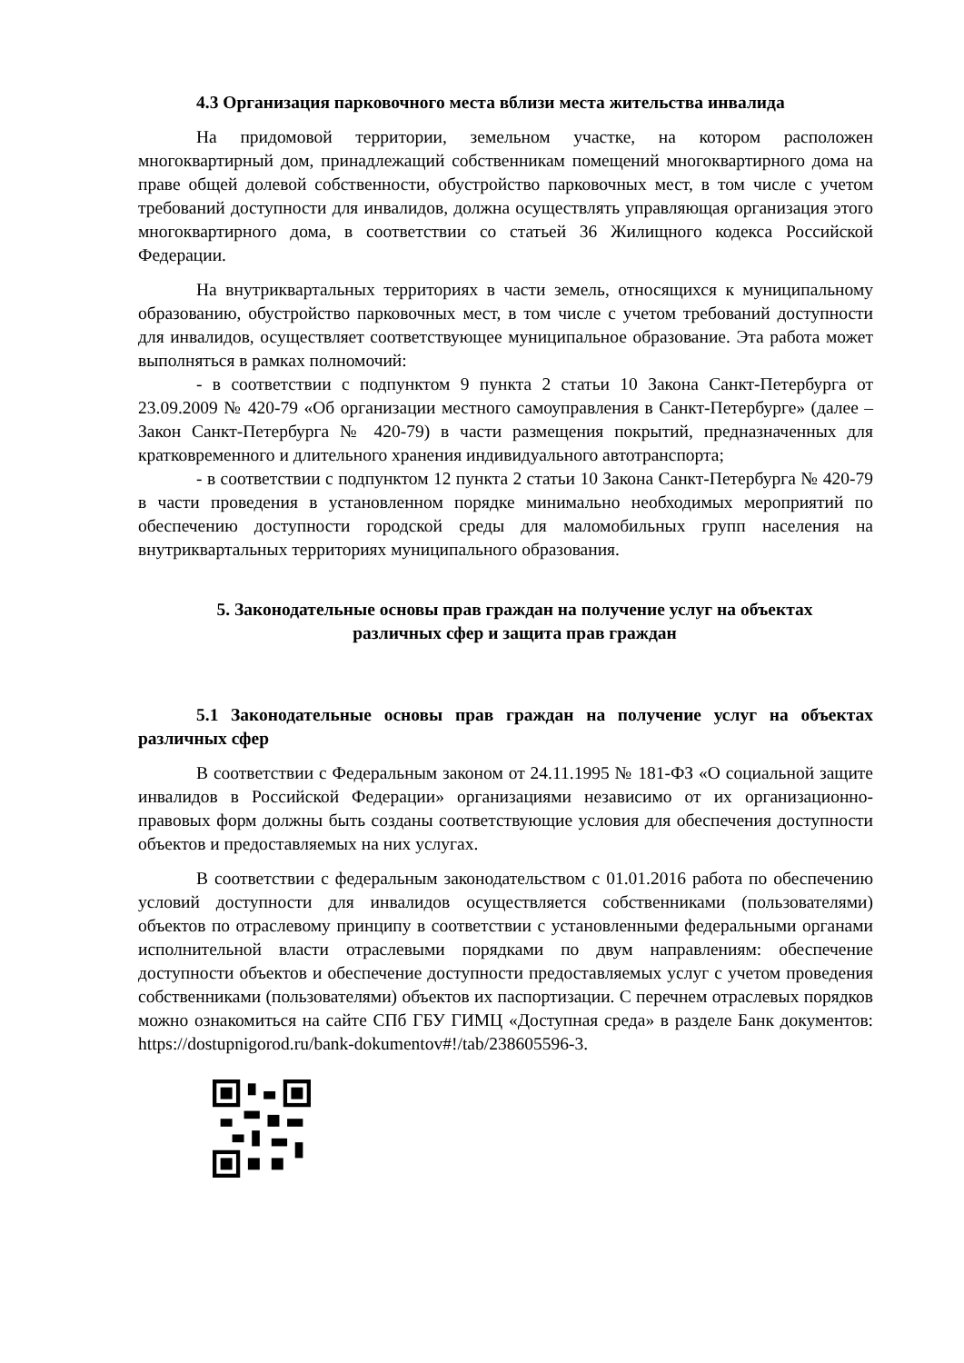4.3 Организация парковочного места вблизи места жительства инвалида
На придомовой территории, земельном участке, на котором расположен многоквартирный дом, принадлежащий собственникам помещений многоквартирного дома на праве общей долевой собственности, обустройство парковочных мест, в том числе с учетом требований доступности для инвалидов, должна осуществлять управляющая организация этого многоквартирного дома, в соответствии со статьей 36 Жилищного кодекса Российской Федерации.
На внутриквартальных территориях в части земель, относящихся к муниципальному образованию, обустройство парковочных мест, в том числе с учетом требований доступности для инвалидов, осуществляет соответствующее муниципальное образование. Эта работа может выполняться в рамках полномочий:
- в соответствии с подпунктом 9 пункта 2 статьи 10 Закона Санкт-Петербурга от 23.09.2009 № 420-79 «Об организации местного самоуправления в Санкт-Петербурге» (далее – Закон Санкт-Петербурга № 420-79) в части размещения покрытий, предназначенных для кратковременного и длительного хранения индивидуального автотранспорта;
- в соответствии с подпунктом 12 пункта 2 статьи 10 Закона Санкт-Петербурга № 420-79 в части проведения в установленном порядке минимально необходимых мероприятий по обеспечению доступности городской среды для маломобильных групп населения на внутриквартальных территориях муниципального образования.
5. Законодательные основы прав граждан на получение услуг на объектах
различных сфер и защита прав граждан
5.1 Законодательные основы прав граждан на получение услуг на объектах различных сфер
В соответствии с Федеральным законом от 24.11.1995 № 181-ФЗ «О социальной защите инвалидов в Российской Федерации» организациями независимо от их организационно-правовых форм должны быть созданы соответствующие условия для обеспечения доступности объектов и предоставляемых на них услугах.
В соответствии с федеральным законодательством с 01.01.2016 работа по обеспечению условий доступности для инвалидов осуществляется собственниками (пользователями) объектов по отраслевому принципу в соответствии с установленными федеральными органами исполнительной власти отраслевыми порядками по двум направлениям: обеспечение доступности объектов и обеспечение доступности предоставляемых услуг с учетом проведения собственниками (пользователями) объектов их паспортизации. С перечнем отраслевых порядков можно ознакомиться на сайте СПб ГБУ ГИМЦ «Доступная среда» в разделе Банк документов: https://dostupnigorod.ru/bank-dokumentov#!/tab/238605596-3.